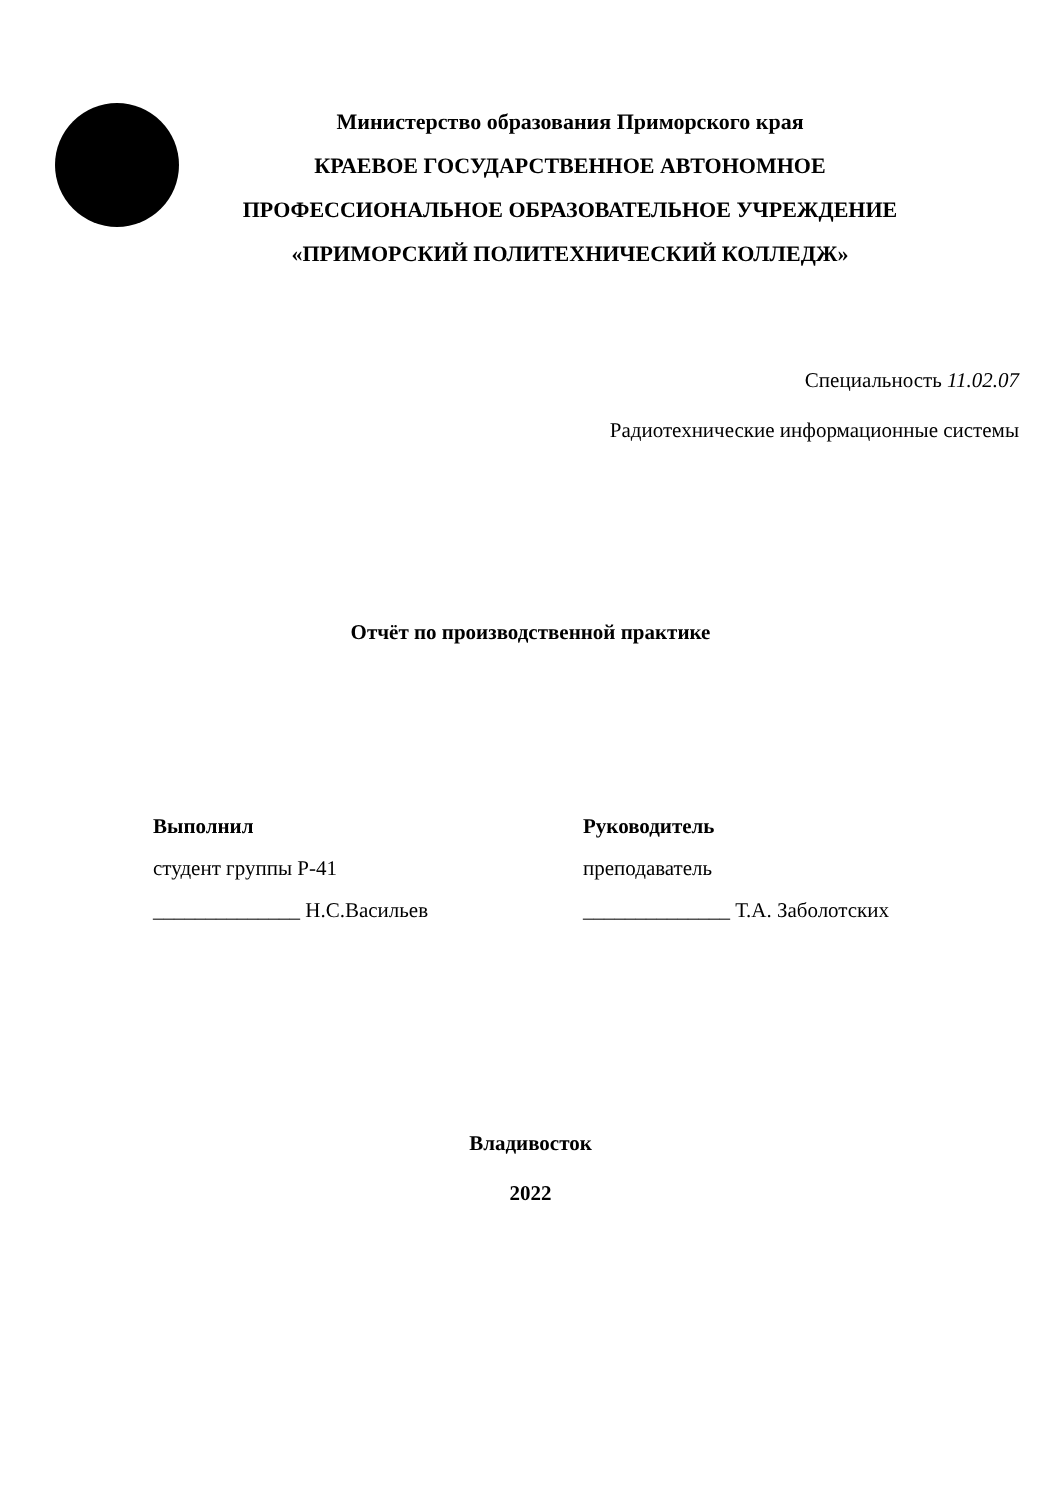Министерство образования Приморского края
КРАЕВОЕ ГОСУДАРСТВЕННОЕ АВТОНОМНОЕ
ПРОФЕССИОНАЛЬНОЕ ОБРАЗОВАТЕЛЬНОЕ УЧРЕЖДЕНИЕ
«ПРИМОРСКИЙ ПОЛИТЕХНИЧЕСКИЙ КОЛЛЕДЖ»
Специальность 11.02.07
Радиотехнические информационные системы
Отчёт по производственной практике
Выполнил
студент группы Р-41
______________ Н.С.Васильев
Руководитель
преподаватель
______________ Т.А. Заболотских
Владивосток
2022